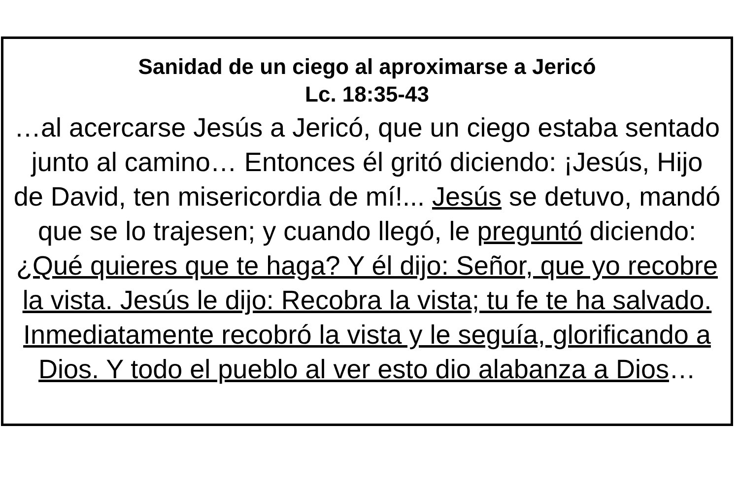Sanidad de un ciego al aproximarse a Jericó
Lc. 18:35-43
…al acercarse Jesús a Jericó, que un ciego estaba sentado junto al camino… Entonces él gritó diciendo: ¡Jesús, Hijo de David, ten misericordia de mí!... Jesús se detuvo, mandó que se lo trajesen; y cuando llegó, le preguntó diciendo: ¿Qué quieres que te haga? Y él dijo: Señor, que yo recobre la vista. Jesús le dijo: Recobra la vista; tu fe te ha salvado. Inmediatamente recobró la vista y le seguía, glorificando a Dios. Y todo el pueblo al ver esto dio alabanza a Dios…